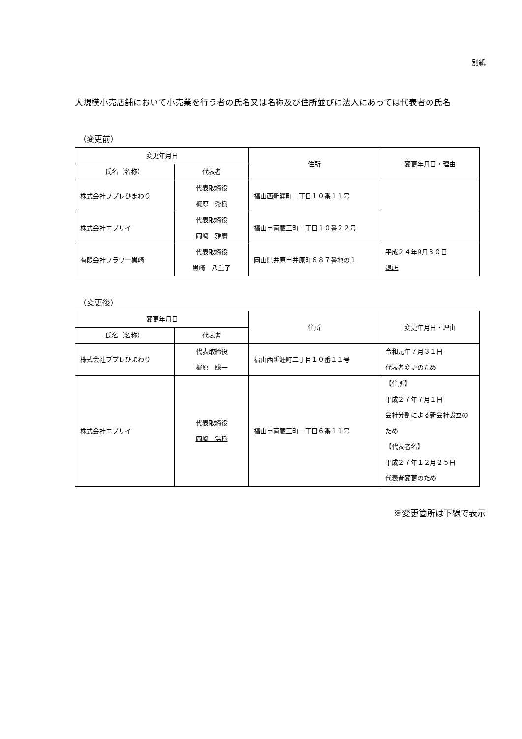別紙
大規模小売店舗において小売業を行う者の氏名又は名称及び住所並びに法人にあっては代表者の氏名
（変更前）
| 変更年月日 | | 住所 | 変更年月日・理由 |
| --- | --- | --- | --- |
| 氏名（名称） | 代表者 | | |
| 株式会社ププレひまわり | 代表取締役 梶原 秀樹 | 福山西新涯町二丁目１０番１１号 | |
| 株式会社エブリイ | 代表取締役 岡崎 雅廣 | 福山市南蔵王町二丁目１０番２２号 | |
| 有限会社フラワー黒崎 | 代表取締役 黒崎 八重子 | 岡山県井原市井原町６８７番地の１ | 平成２４年9月３０日 退店 |
（変更後）
| 変更年月日 | | 住所 | 変更年月日・理由 |
| --- | --- | --- | --- |
| 氏名（名称） | 代表者 | | |
| 株式会社ププレひまわり | 代表取締役 梶原 聡一 | 福山西新涯町二丁目１０番１１号 | 令和元年７月３１日 代表者変更のため |
| 株式会社エブリイ | 代表取締役 岡崎 浩樹 | 福山市南蔵王町一丁目６番１１号 | 【住所】 平成２７年７月１日 会社分割による新会社設立のため 【代表者名】 平成２７年１２月２５日 代表者変更のため |
※変更箇所は下線で表示